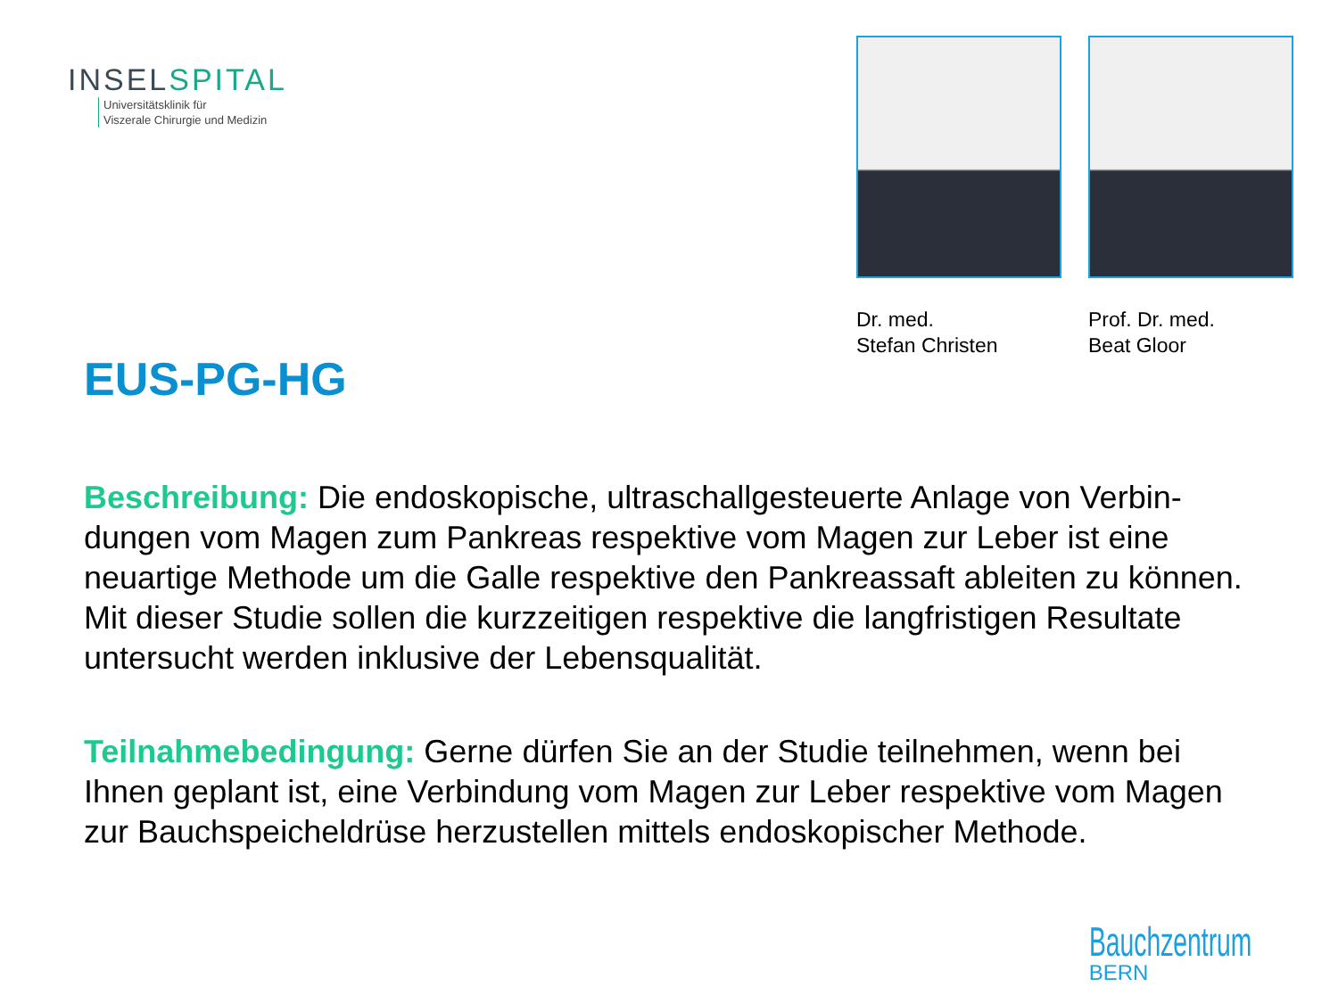INSELSPITAL
Universitätsklinik für
Viszerale Chirurgie und Medizin
Dr. med.
Stefan Christen
Prof. Dr. med.
Beat Gloor
EUS-PG-HG
Beschreibung: Die endoskopische, ultraschallgesteuerte Anlage von Verbin­dungen vom Magen zum Pankreas respektive vom Magen zur Leber ist eine neuartige Methode um die Galle respektive den Pankreassaft ableiten zu können. Mit dieser Studie sollen die kurzzeitigen respektive die langfristigen Resultate untersucht werden inklusive der Lebensqualität.
Teilnahmebedingung: Gerne dürfen Sie an der Studie teilnehmen, wenn bei Ihnen geplant ist, eine Verbindung vom Magen zur Leber respektive vom Magen zur Bauchspeicheldrüse herzustellen mittels endoskopischer Methode.
Bauchzentrum
BERN